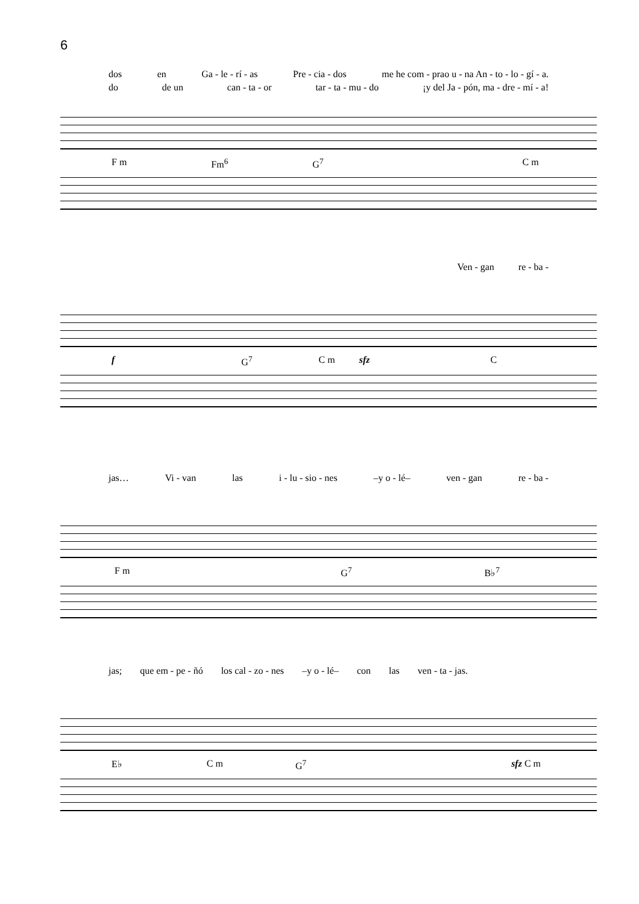6
dos en Ga - le - rí - as Pre - cia - dos me he com - prao u - na An - to - lo - gí - a.
do de un can - ta - or tar - ta - mu - do ¡y del Ja - pón, ma - dre - mí - a!
F m Fm<sup>6</sup> G<sup>7</sup> C m
Ven - gan re - ba -
f G<sup>7</sup> C m sfz C
jas… Vi - van las i - lu - sio - nes –y o - lé– ven - gan re - ba -
F m G<sup>7</sup> B♭<sup>7</sup>
jas; que em - pe - ñó los cal - zo - nes –y o - lé– con las ven - ta - jas.
E♭ C m G<sup>7</sup> sfz C m